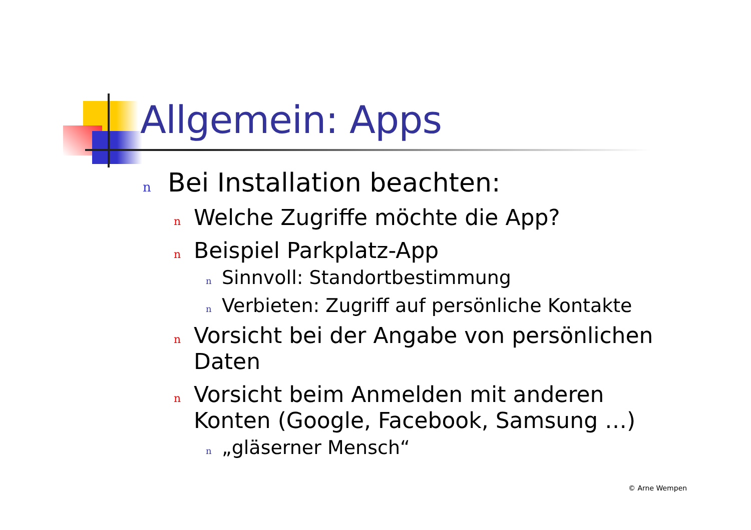Allgemein: Apps
n Bei Installation beachten:
n Welche Zugriffe möchte die App?
n Beispiel Parkplatz-App
n Sinnvoll: Standortbestimmung
n Verbieten: Zugriff auf persönliche Kontakte
n Vorsicht bei der Angabe von persönlichen
Daten
n Vorsicht beim Anmelden mit anderen
Konten (Google, Facebook, Samsung …)
n „gläserner Mensch“
© Arne Wempen